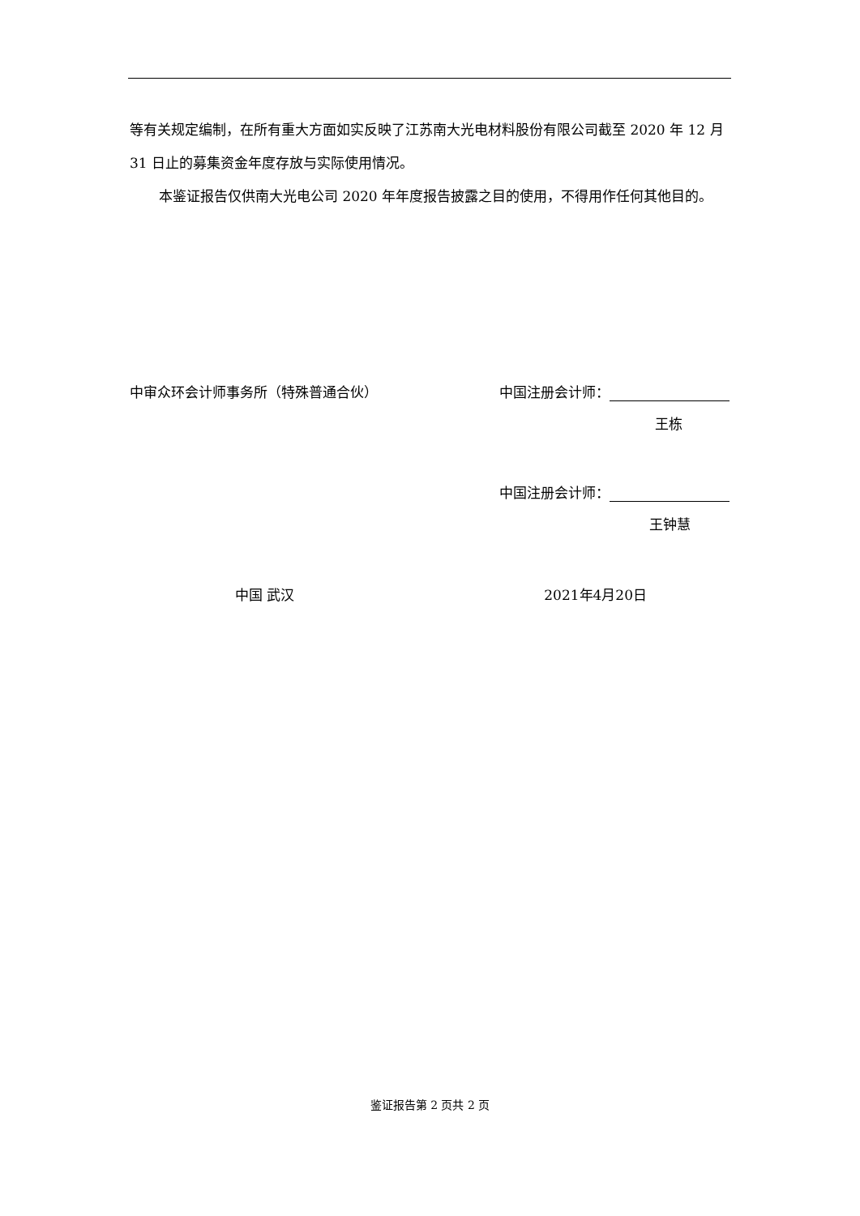等有关规定编制，在所有重大方面如实反映了江苏南大光电材料股份有限公司截至 2020 年 12 月 31 日止的募集资金年度存放与实际使用情况。
本鉴证报告仅供南大光电公司 2020 年年度报告披露之目的使用，不得用作任何其他目的。
中审众环会计师事务所（特殊普通合伙） 中国注册会计师：
王栋
中国注册会计师：
王钟慧
中国 武汉 2021年4月20日
鉴证报告第 2 页共 2 页